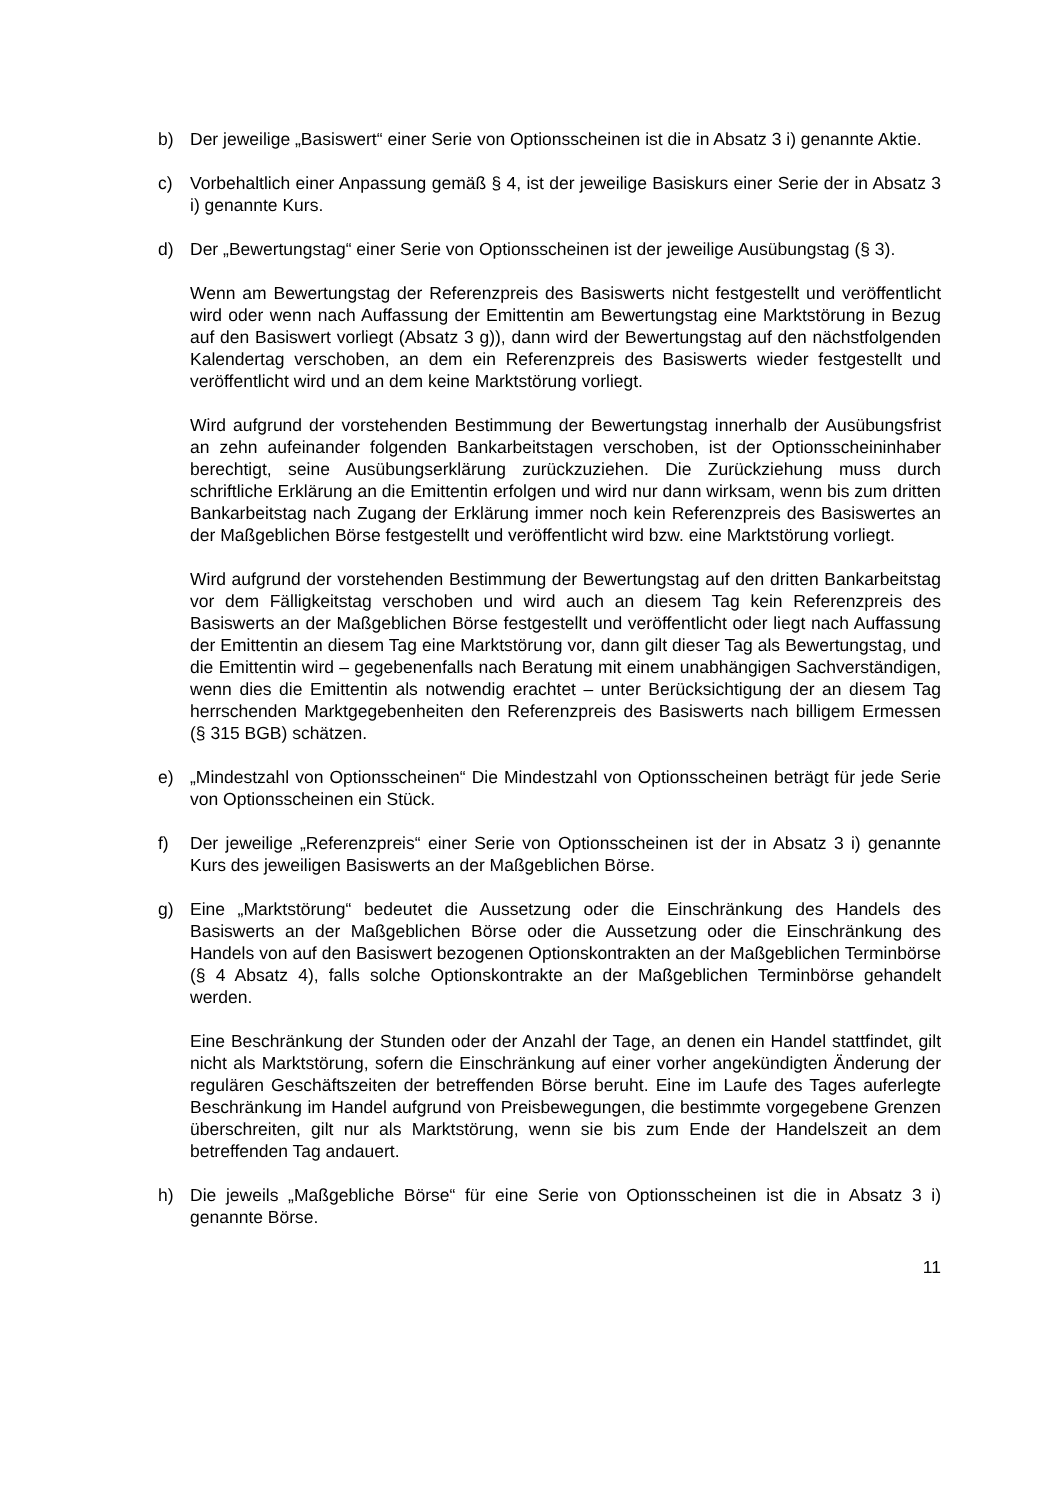b) Der jeweilige „Basiswert“ einer Serie von Optionsscheinen ist die in Absatz 3 i) genannte Aktie.
c) Vorbehaltlich einer Anpassung gemäß § 4, ist der jeweilige Basiskurs einer Serie der in Absatz 3 i) genannte Kurs.
d) Der „Bewertungstag“ einer Serie von Optionsscheinen ist der jeweilige Ausübungstag (§ 3).
Wenn am Bewertungstag der Referenzpreis des Basiswerts nicht festgestellt und veröffentlicht wird oder wenn nach Auffassung der Emittentin am Bewertungstag eine Marktstörung in Bezug auf den Basiswert vorliegt (Absatz 3 g)), dann wird der Bewertungstag auf den nächstfolgenden Kalendertag verschoben, an dem ein Referenzpreis des Basiswerts wieder festgestellt und veröffentlicht wird und an dem keine Marktstörung vorliegt.
Wird aufgrund der vorstehenden Bestimmung der Bewertungstag innerhalb der Ausübungsfrist an zehn aufeinander folgenden Bankarbeitstagen verschoben, ist der Optionsscheininhaber berechtigt, seine Ausübungserklärung zurückzuziehen. Die Zurückziehung muss durch schriftliche Erklärung an die Emittentin erfolgen und wird nur dann wirksam, wenn bis zum dritten Bankarbeitstag nach Zugang der Erklärung immer noch kein Referenzpreis des Basiswertes an der Maßgeblichen Börse festgestellt und veröffentlicht wird bzw. eine Marktstörung vorliegt.
Wird aufgrund der vorstehenden Bestimmung der Bewertungstag auf den dritten Bankarbeitstag vor dem Fälligkeitstag verschoben und wird auch an diesem Tag kein Referenzpreis des Basiswerts an der Maßgeblichen Börse festgestellt und veröffentlicht oder liegt nach Auffassung der Emittentin an diesem Tag eine Marktstörung vor, dann gilt dieser Tag als Bewertungstag, und die Emittentin wird – gegebenenfalls nach Beratung mit einem unabhängigen Sachverständigen, wenn dies die Emittentin als notwendig erachtet – unter Berücksichtigung der an diesem Tag herrschenden Marktgegebenheiten den Referenzpreis des Basiswerts nach billigem Ermessen (§ 315 BGB) schätzen.
e) „Mindestzahl von Optionsscheinen“ Die Mindestzahl von Optionsscheinen beträgt für jede Serie von Optionsscheinen ein Stück.
f) Der jeweilige „Referenzpreis“ einer Serie von Optionsscheinen ist der in Absatz 3 i) genannte Kurs des jeweiligen Basiswerts an der Maßgeblichen Börse.
g) Eine „Marktstörung“ bedeutet die Aussetzung oder die Einschränkung des Handels des Basiswerts an der Maßgeblichen Börse oder die Aussetzung oder die Einschränkung des Handels von auf den Basiswert bezogenen Optionskontrakten an der Maßgeblichen Terminbörse (§ 4 Absatz 4), falls solche Optionskontrakte an der Maßgeblichen Terminbörse gehandelt werden.
Eine Beschränkung der Stunden oder der Anzahl der Tage, an denen ein Handel stattfindet, gilt nicht als Marktstörung, sofern die Einschränkung auf einer vorher angekündigten Änderung der regulären Geschäftszeiten der betreffenden Börse beruht. Eine im Laufe des Tages auferlegte Beschränkung im Handel aufgrund von Preisbewegungen, die bestimmte vorgegebene Grenzen überschreiten, gilt nur als Marktstörung, wenn sie bis zum Ende der Handelszeit an dem betreffenden Tag andauert.
h) Die jeweils „Maßgebliche Börse“ für eine Serie von Optionsscheinen ist die in Absatz 3 i) genannte Börse.
11